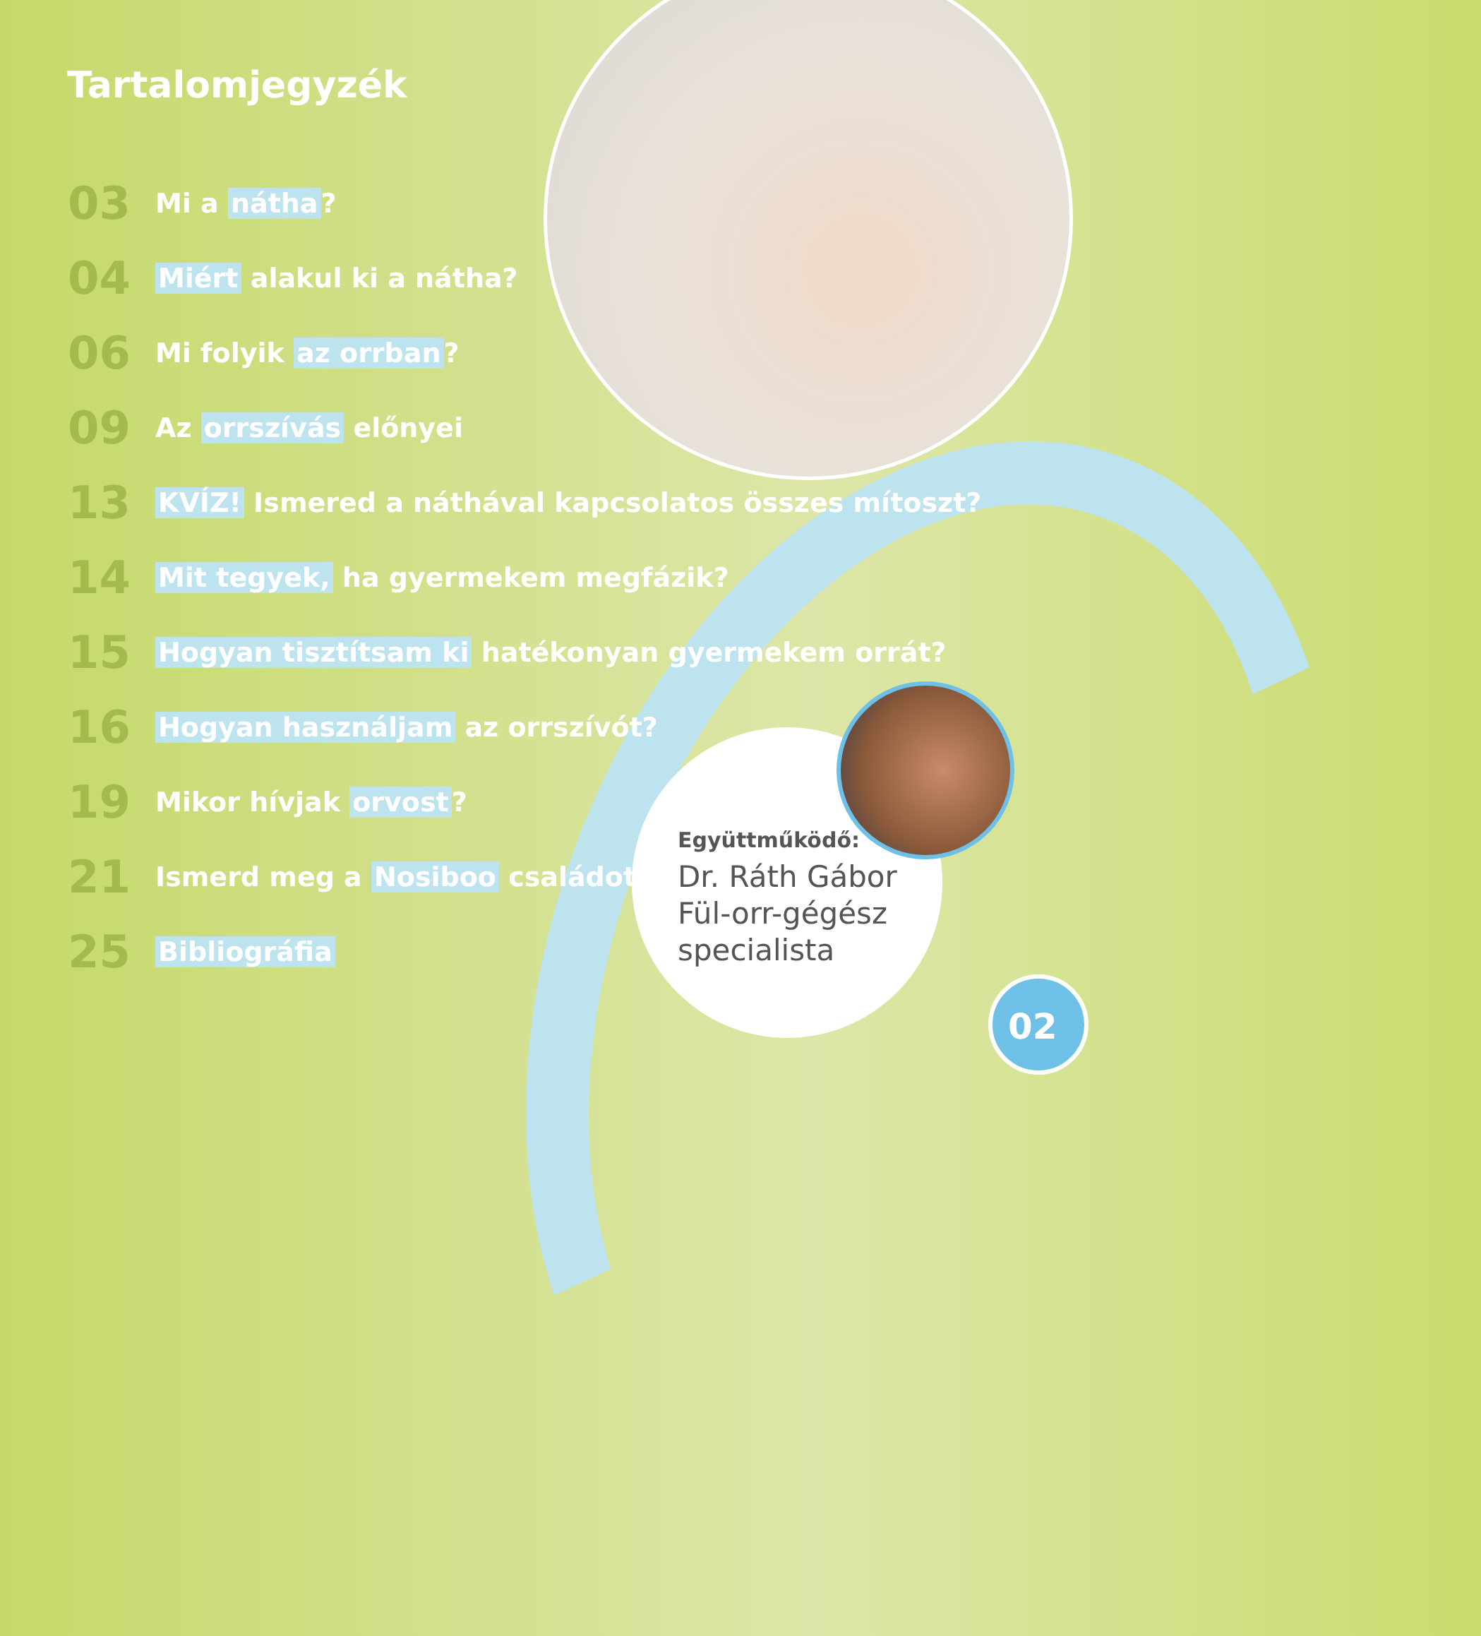Tartalomjegyzék
03 Mi a nátha?
04 Miért alakul ki a nátha?
06 Mi folyik az orrban?
09 Az orrszívás előnyei
13 KVÍZ! Ismered a náthával kapcsolatos összes mítoszt?
14 Mit tegyek, ha gyermekem megfázik?
15 Hogyan tisztítsam ki hatékonyan gyermekem orrát?
16 Hogyan használjam az orrszívót?
19 Mikor hívjak orvost?
21 Ismerd meg a Nosiboo családot!
25 Bibliográfia
Együttműködő:
Dr. Ráth Gábor
Fül-orr-gégész
specialista
02